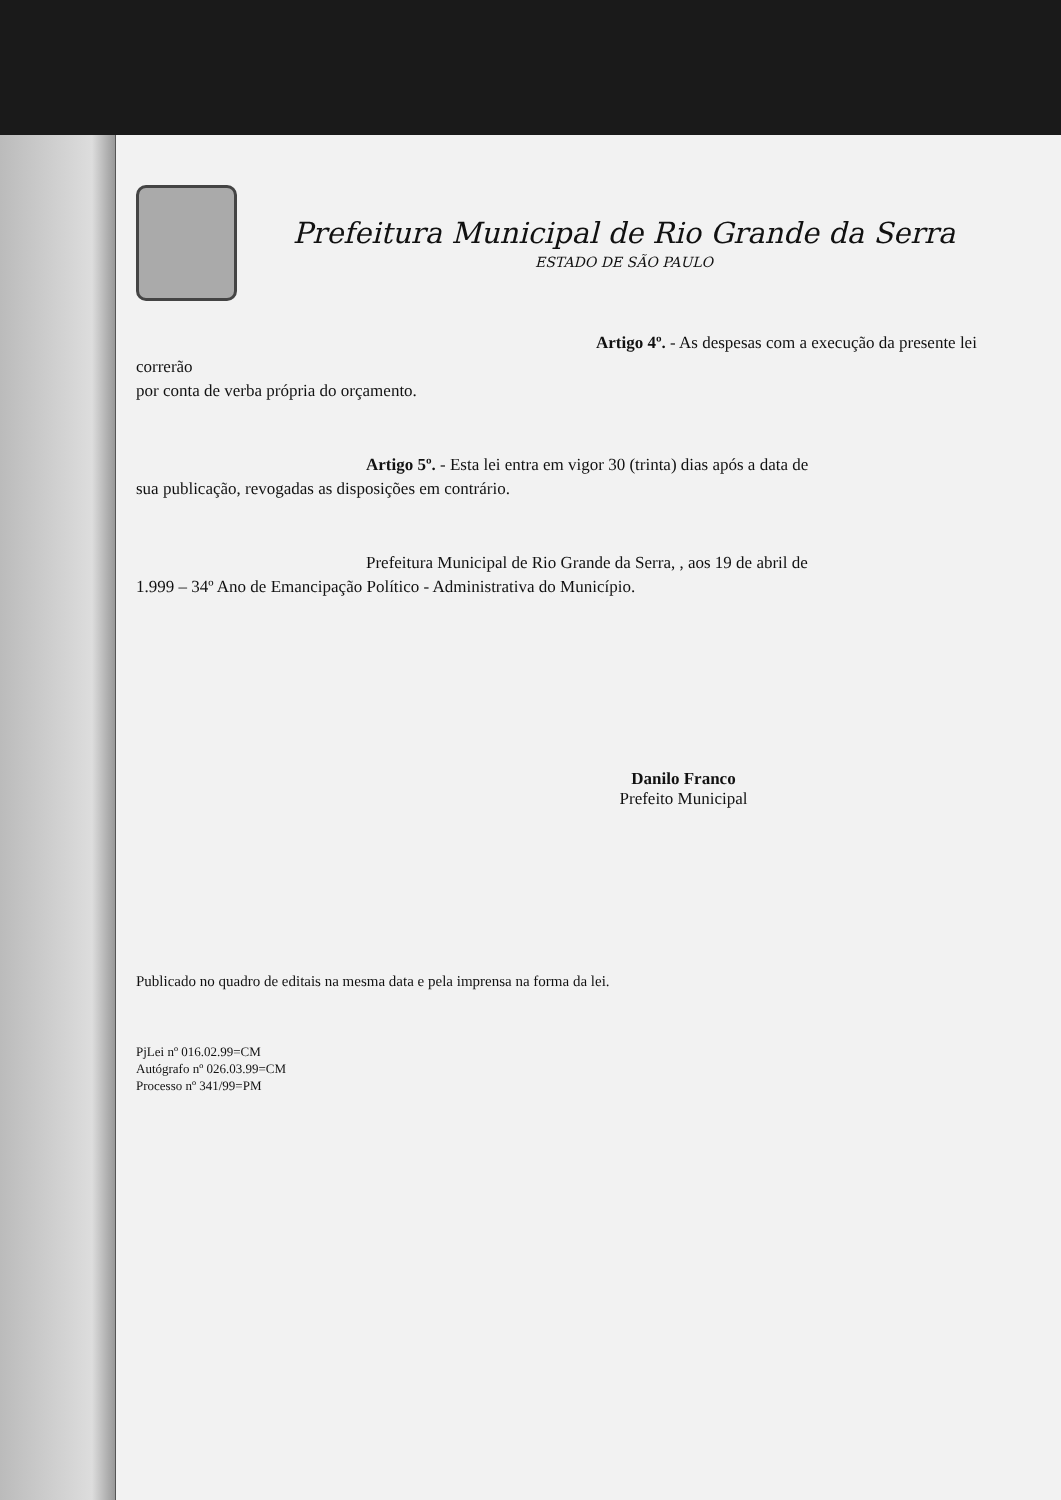Prefeitura Municipal de Rio Grande da Serra
ESTADO DE SÃO PAULO
Artigo 4º. - As despesas com a execução da presente lei correrão
por conta de verba própria do orçamento.
Artigo 5º. - Esta lei entra em vigor 30 (trinta) dias após a data de
sua publicação, revogadas as disposições em contrário.
Prefeitura Municipal de Rio Grande da Serra, , aos 19 de abril de
1.999 – 34º Ano de Emancipação Político - Administrativa do Município.
Danilo Franco
Prefeito Municipal
Publicado no quadro de editais na mesma data e pela imprensa na forma da lei.
PjLei nº 016.02.99=CM
Autógrafo nº 026.03.99=CM
Processo nº 341/99=PM